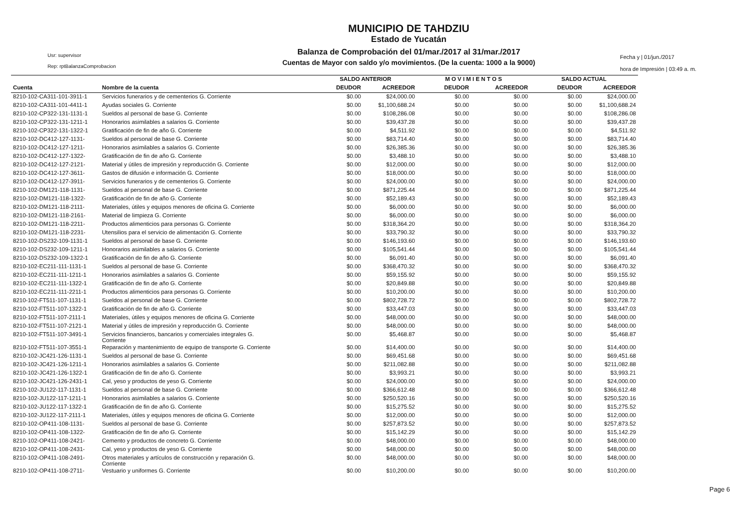Usr: supervisor
Rep: rptBalanzaComprobacion
MUNICIPIO DE TAHDZIU
Estado de Yucatán
Balanza de Comprobación del 01/mar./2017 al 31/mar./2017
Cuentas de Mayor con saldo y/o movimientos. (De la cuenta: 1000 a la 9000)
Fecha y | 01/jun./2017
hora de Impresión | 03:49 a. m.
| | | SALDO ANTERIOR | | M O V I M I E N T O S | | SALDO ACTUAL | |
| --- | --- | --- | --- | --- | --- | --- | --- |
| Cuenta | Nombre de la cuenta | DEUDOR | ACREEDOR | DEUDOR | ACREEDOR | DEUDOR | ACREEDOR |
| 8210-102-CA311-101-3911-1 | Servicios funerarios y de cementerios G. Corriente | $0.00 | $24,000.00 | $0.00 | $0.00 | $0.00 | $24,000.00 |
| 8210-102-CA311-101-4411-1 | Ayudas sociales G. Corriente | $0.00 | $1,100,688.24 | $0.00 | $0.00 | $0.00 | $1,100,688.24 |
| 8210-102-CP322-131-1131-1 | Sueldos al personal de base G. Corriente | $0.00 | $108,286.08 | $0.00 | $0.00 | $0.00 | $108,286.08 |
| 8210-102-CP322-131-1211-1 | Honorarios asimilables a salarios G. Corriente | $0.00 | $39,437.28 | $0.00 | $0.00 | $0.00 | $39,437.28 |
| 8210-102-CP322-131-1322-1 | Gratificación de fin de año G. Corriente | $0.00 | $4,511.92 | $0.00 | $0.00 | $0.00 | $4,511.92 |
| 8210-102-DC412-127-1131- | Sueldos al personal de base G. Corriente | $0.00 | $83,714.40 | $0.00 | $0.00 | $0.00 | $83,714.40 |
| 8210-102-DC412-127-1211- | Honorarios asimilables a salarios G. Corriente | $0.00 | $26,385.36 | $0.00 | $0.00 | $0.00 | $26,385.36 |
| 8210-102-DC412-127-1322- | Gratificación de fin de año G. Corriente | $0.00 | $3,488.10 | $0.00 | $0.00 | $0.00 | $3,488.10 |
| 8210-102-DC412-127-2121- | Material y útiles de impresión y reproducción G. Corriente | $0.00 | $12,000.00 | $0.00 | $0.00 | $0.00 | $12,000.00 |
| 8210-102-DC412-127-3611- | Gastos de difusión e información G. Corriente | $0.00 | $18,000.00 | $0.00 | $0.00 | $0.00 | $18,000.00 |
| 8210-102-DC412-127-3911- | Servicios funerarios y de cementerios G. Corriente | $0.00 | $24,000.00 | $0.00 | $0.00 | $0.00 | $24,000.00 |
| 8210-102-DM121-118-1131- | Sueldos al personal de base G. Corriente | $0.00 | $871,225.44 | $0.00 | $0.00 | $0.00 | $871,225.44 |
| 8210-102-DM121-118-1322- | Gratificación de fin de año G. Corriente | $0.00 | $52,189.43 | $0.00 | $0.00 | $0.00 | $52,189.43 |
| 8210-102-DM121-118-2111- | Materiales, útiles y equipos menores de oficina G. Corriente | $0.00 | $6,000.00 | $0.00 | $0.00 | $0.00 | $6,000.00 |
| 8210-102-DM121-118-2161- | Material de limpieza G. Corriente | $0.00 | $6,000.00 | $0.00 | $0.00 | $0.00 | $6,000.00 |
| 8210-102-DM121-118-2211- | Productos alimenticios para personas G. Corriente | $0.00 | $318,364.20 | $0.00 | $0.00 | $0.00 | $318,364.20 |
| 8210-102-DM121-118-2231- | Utensilios para el servicio de alimentación G. Corriente | $0.00 | $33,790.32 | $0.00 | $0.00 | $0.00 | $33,790.32 |
| 8210-102-DS232-109-1131-1 | Sueldos al personal de base G. Corriente | $0.00 | $146,193.60 | $0.00 | $0.00 | $0.00 | $146,193.60 |
| 8210-102-DS232-109-1211-1 | Honorarios asimilables a salarios G. Corriente | $0.00 | $105,541.44 | $0.00 | $0.00 | $0.00 | $105,541.44 |
| 8210-102-DS232-109-1322-1 | Gratificación de fin de año G. Corriente | $0.00 | $6,091.40 | $0.00 | $0.00 | $0.00 | $6,091.40 |
| 8210-102-EC211-111-1131-1 | Sueldos al personal de base G. Corriente | $0.00 | $368,470.32 | $0.00 | $0.00 | $0.00 | $368,470.32 |
| 8210-102-EC211-111-1211-1 | Honorarios asimilables a salarios G. Corriente | $0.00 | $59,155.92 | $0.00 | $0.00 | $0.00 | $59,155.92 |
| 8210-102-EC211-111-1322-1 | Gratificación de fin de año G. Corriente | $0.00 | $20,849.88 | $0.00 | $0.00 | $0.00 | $20,849.88 |
| 8210-102-EC211-111-2211-1 | Productos alimenticios para personas G. Corriente | $0.00 | $10,200.00 | $0.00 | $0.00 | $0.00 | $10,200.00 |
| 8210-102-FT511-107-1131-1 | Sueldos al personal de base G. Corriente | $0.00 | $802,728.72 | $0.00 | $0.00 | $0.00 | $802,728.72 |
| 8210-102-FT511-107-1322-1 | Gratificación de fin de año G. Corriente | $0.00 | $33,447.03 | $0.00 | $0.00 | $0.00 | $33,447.03 |
| 8210-102-FT511-107-2111-1 | Materiales, útiles y equipos menores de oficina G. Corriente | $0.00 | $48,000.00 | $0.00 | $0.00 | $0.00 | $48,000.00 |
| 8210-102-FT511-107-2121-1 | Material y útiles de impresión y reproducción G. Corriente | $0.00 | $48,000.00 | $0.00 | $0.00 | $0.00 | $48,000.00 |
| 8210-102-FT511-107-3491-1 | Servicios financieros, bancarios y comerciales integrales G. Corriente | $0.00 | $5,468.87 | $0.00 | $0.00 | $0.00 | $5,468.87 |
| 8210-102-FT511-107-3551-1 | Reparación y mantenimiento de equipo de transporte G. Corriente | $0.00 | $14,400.00 | $0.00 | $0.00 | $0.00 | $14,400.00 |
| 8210-102-JC421-126-1131-1 | Sueldos al personal de base G. Corriente | $0.00 | $69,451.68 | $0.00 | $0.00 | $0.00 | $69,451.68 |
| 8210-102-JC421-126-1211-1 | Honorarios asimilables a salarios G. Corriente | $0.00 | $211,082.88 | $0.00 | $0.00 | $0.00 | $211,082.88 |
| 8210-102-JC421-126-1322-1 | Gratificación de fin de año G. Corriente | $0.00 | $3,993.21 | $0.00 | $0.00 | $0.00 | $3,993.21 |
| 8210-102-JC421-126-2431-1 | Cal, yeso y productos de yeso G. Corriente | $0.00 | $24,000.00 | $0.00 | $0.00 | $0.00 | $24,000.00 |
| 8210-102-JU122-117-1131-1 | Sueldos al personal de base G. Corriente | $0.00 | $366,612.48 | $0.00 | $0.00 | $0.00 | $366,612.48 |
| 8210-102-JU122-117-1211-1 | Honorarios asimilables a salarios G. Corriente | $0.00 | $250,520.16 | $0.00 | $0.00 | $0.00 | $250,520.16 |
| 8210-102-JU122-117-1322-1 | Gratificación de fin de año G. Corriente | $0.00 | $15,275.52 | $0.00 | $0.00 | $0.00 | $15,275.52 |
| 8210-102-JU122-117-2111-1 | Materiales, útiles y equipos menores de oficina G. Corriente | $0.00 | $12,000.00 | $0.00 | $0.00 | $0.00 | $12,000.00 |
| 8210-102-OP411-108-1131- | Sueldos al personal de base G. Corriente | $0.00 | $257,873.52 | $0.00 | $0.00 | $0.00 | $257,873.52 |
| 8210-102-OP411-108-1322- | Gratificación de fin de año G. Corriente | $0.00 | $15,142.29 | $0.00 | $0.00 | $0.00 | $15,142.29 |
| 8210-102-OP411-108-2421- | Cemento y productos de concreto G. Corriente | $0.00 | $48,000.00 | $0.00 | $0.00 | $0.00 | $48,000.00 |
| 8210-102-OP411-108-2431- | Cal, yeso y productos de yeso G. Corriente | $0.00 | $48,000.00 | $0.00 | $0.00 | $0.00 | $48,000.00 |
| 8210-102-OP411-108-2491- | Otros materiales y artículos de construcción y reparación G. Corriente | $0.00 | $48,000.00 | $0.00 | $0.00 | $0.00 | $48,000.00 |
| 8210-102-OP411-108-2711- | Vestuario y uniformes G. Corriente | $0.00 | $10,200.00 | $0.00 | $0.00 | $0.00 | $10,200.00 |
Page 6